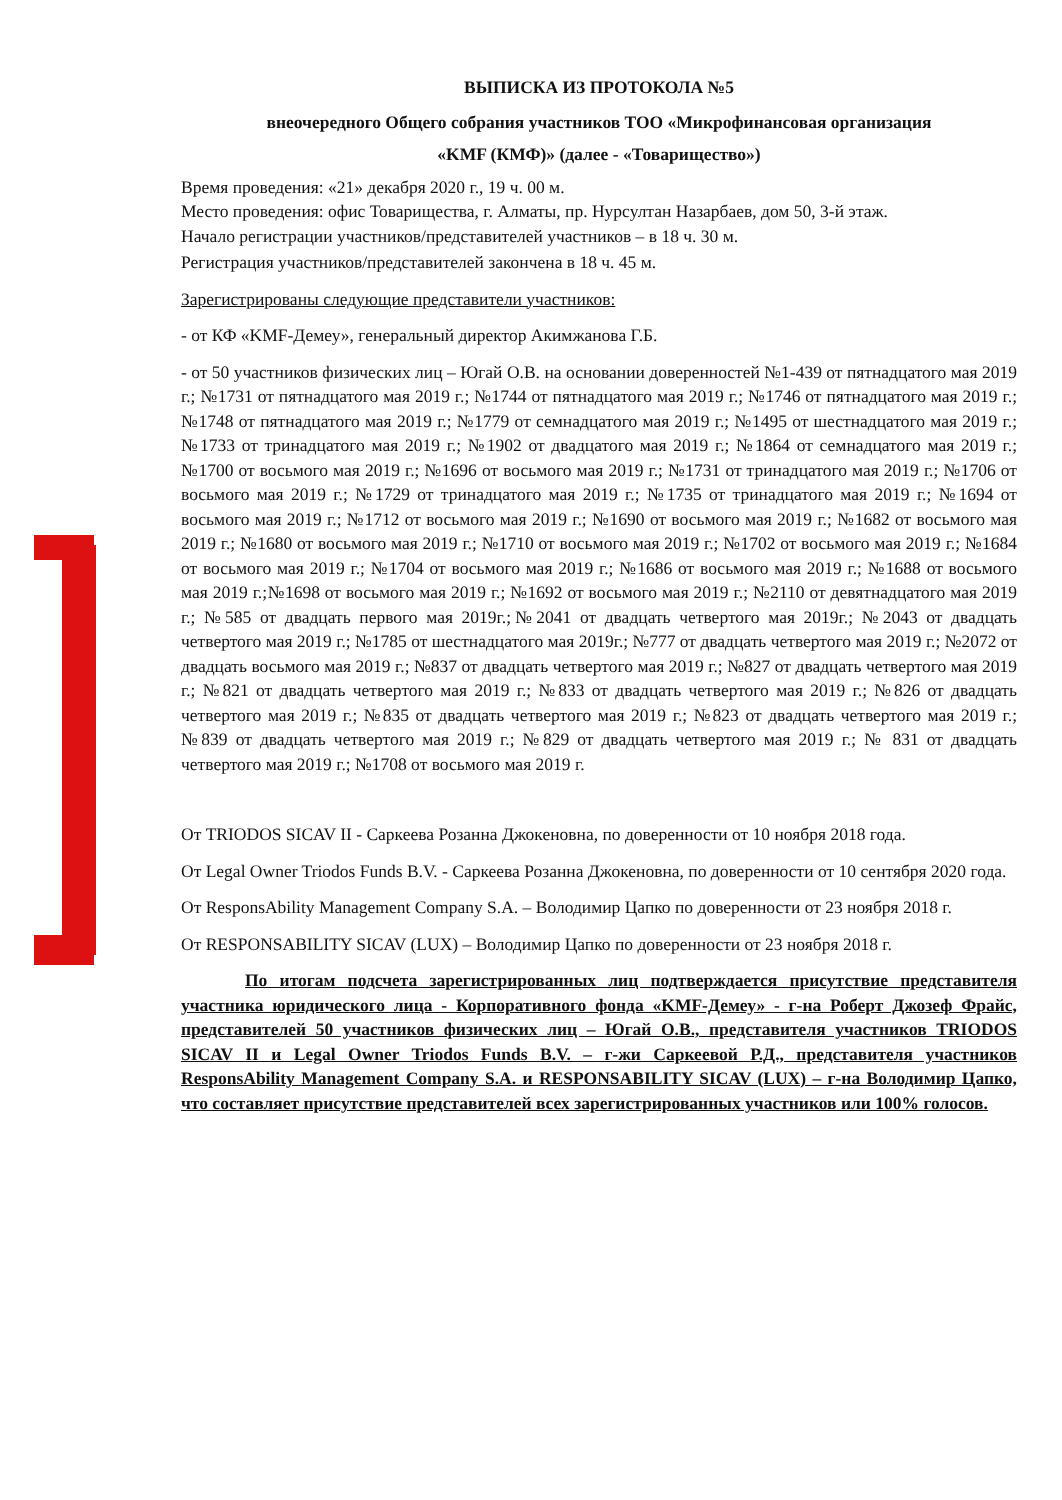ВЫПИСКА ИЗ ПРОТОКОЛА №5
внеочередного Общего собрания участников ТОО «Микрофинансовая организация
«KMF (КМФ)» (далее - «Товарищество»)
Время проведения: «21» декабря 2020 г., 19 ч. 00 м.
Место проведения: офис Товарищества, г. Алматы, пр. Нурсултан Назарбаев, дом 50, 3-й этаж.
Начало регистрации участников/представителей участников – в 18 ч. 30 м.
Регистрация участников/представителей закончена в 18 ч. 45 м.
Зарегистрированы следующие представители участников:
- от КФ «KMF-Демеу», генеральный директор Акимжанова Г.Б.
- от 50 участников физических лиц – Югай О.В. на основании доверенностей №1-439 от пятнадцатого мая 2019 г.; №1731 от пятнадцатого мая 2019 г.; №1744 от пятнадцатого мая 2019 г.; №1746 от пятнадцатого мая 2019 г.; №1748 от пятнадцатого мая 2019 г.; №1779 от семнадцатого мая 2019 г.; №1495 от шестнадцатого мая 2019 г.; №1733 от тринадцатого мая 2019 г.; №1902 от двадцатого мая 2019 г.; №1864 от семнадцатого мая 2019 г.; №1700 от восьмого мая 2019 г.; №1696 от восьмого мая 2019 г.; №1731 от тринадцатого мая 2019 г.; №1706 от восьмого мая 2019 г.; №1729 от тринадцатого мая 2019 г.; №1735 от тринадцатого мая 2019 г.; №1694 от восьмого мая 2019 г.; №1712 от восьмого мая 2019 г.; №1690 от восьмого мая 2019 г.; №1682 от восьмого мая 2019 г.; №1680 от восьмого мая 2019 г.; №1710 от восьмого мая 2019 г.; №1702 от восьмого мая 2019 г.; №1684 от восьмого мая 2019 г.; №1704 от восьмого мая 2019 г.; №1686 от восьмого мая 2019 г.; №1688 от восьмого мая 2019 г.;№1698 от восьмого мая 2019 г.; №1692 от восьмого мая 2019 г.; №2110 от девятнадцатого мая 2019 г.; №585 от двадцать первого мая 2019г.;№2041 от двадцать четвертого мая 2019г.; №2043 от двадцать четвертого мая 2019 г.; №1785 от шестнадцатого мая 2019г.; №777 от двадцать четвертого мая 2019 г.; №2072 от двадцать восьмого мая 2019 г.; №837 от двадцать четвертого мая 2019 г.; №827 от двадцать четвертого мая 2019 г.; №821 от двадцать четвертого мая 2019 г.; №833 от двадцать четвертого мая 2019 г.; №826 от двадцать четвертого мая 2019 г.; №835 от двадцать четвертого мая 2019 г.; №823 от двадцать четвертого мая 2019 г.; №839 от двадцать четвертого мая 2019 г.; №829 от двадцать четвертого мая 2019 г.; № 831 от двадцать четвертого мая 2019 г.; №1708 от восьмого мая 2019 г.
От TRIODOS SICAV II - Саркеева Розанна Джокеновна, по доверенности от 10 ноября 2018 года.
От Legal Owner Triodos Funds B.V. - Саркеева Розанна Джокеновна, по доверенности от 10 сентября 2020 года.
От ResponsAbility Management Company S.A. – Володимир Цапко по доверенности от 23 ноября 2018 г.
От RESPONSABILITY SICAV (LUX) – Володимир Цапко по доверенности от 23 ноября 2018 г.
По итогам подсчета зарегистрированных лиц подтверждается присутствие представителя участника юридического лица - Корпоративного фонда «KMF-Демеу» - г-на Роберт Джозеф Фрайс, представителей 50 участников физических лиц – Югай О.В., представителя участников TRIODOS SICAV II и Legal Owner Triodos Funds B.V. – г-жи Саркеевой Р.Д., представителя участников ResponsAbility Management Company S.A. и RESPONSABILITY SICAV (LUX) – г-на Володимир Цапко, что составляет присутствие представителей всех зарегистрированных участников или 100% голосов.